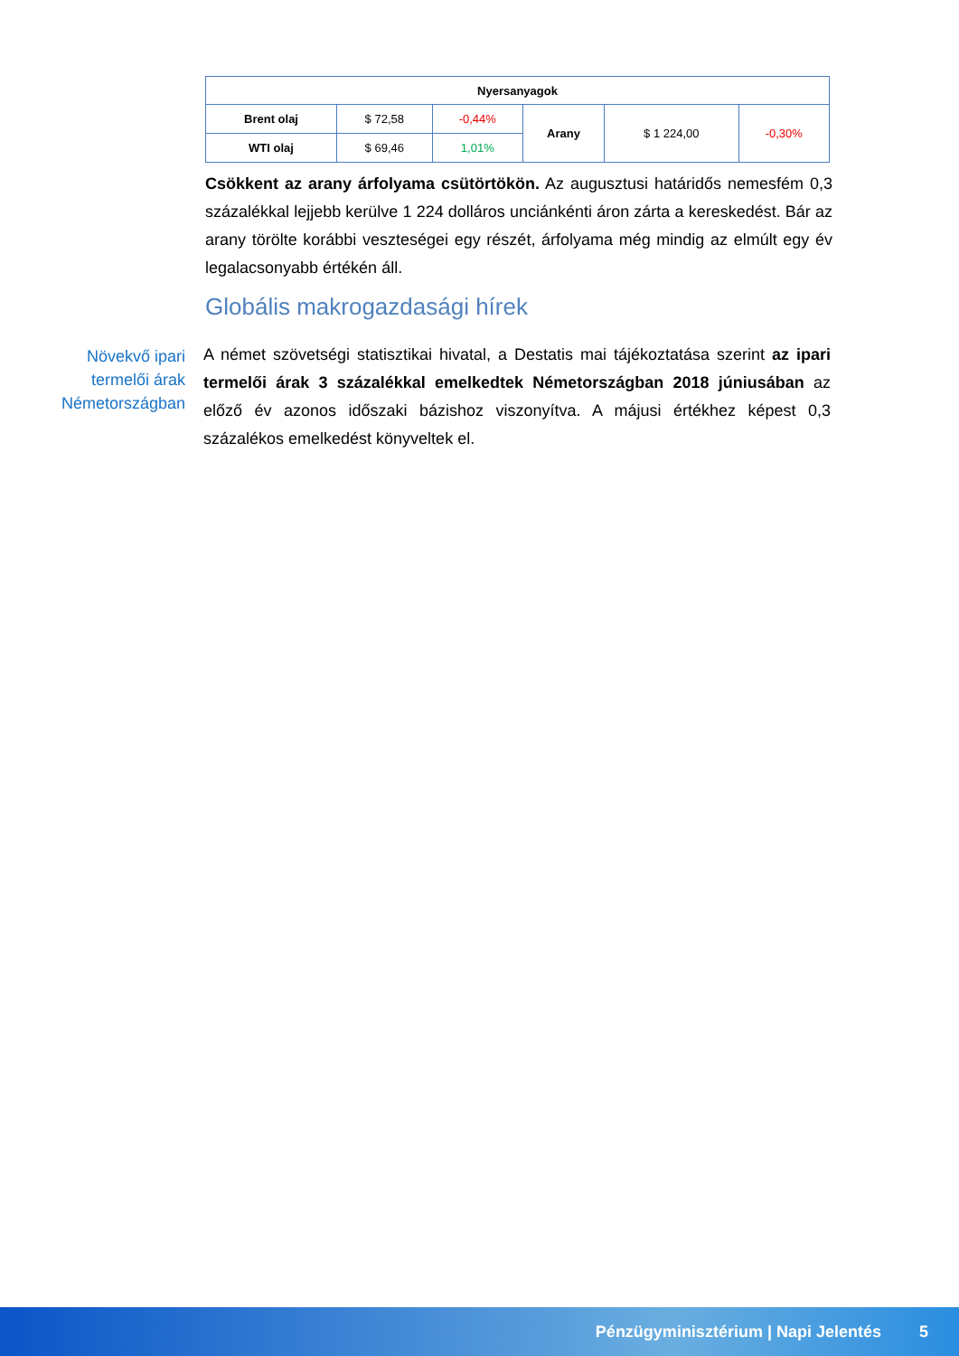| Nyersanyagok | | | | | |
| --- | --- | --- | --- | --- | --- |
| Brent olaj | $ 72,58 | -0,44% | Arany | $ 1 224,00 | -0,30% |
| WTI olaj | $ 69,46 | 1,01% | | | |
Csökkent az arany árfolyama csütörtökön. Az augusztusi határidős nemesfém 0,3 százalékkal lejjebb kerülve 1 224 dolláros unciánkénti áron zárta a kereskedést. Bár az arany törölte korábbi veszteségei egy részét, árfolyama még mindig az elmúlt egy év legalacsonyabb értékén áll.
Globális makrogazdasági hírek
Növekvő ipari termelői árak Németországban
A német szövetségi statisztikai hivatal, a Destatis mai tájékoztatása szerint az ipari termelői árak 3 százalékkal emelkedtek Németországban 2018 júniusában az előző év azonos időszaki bázishoz viszonyítva. A májusi értékhez képest 0,3 százalékos emelkedést könyveltek el.
Pénzügyminisztérium | Napi Jelentés 5